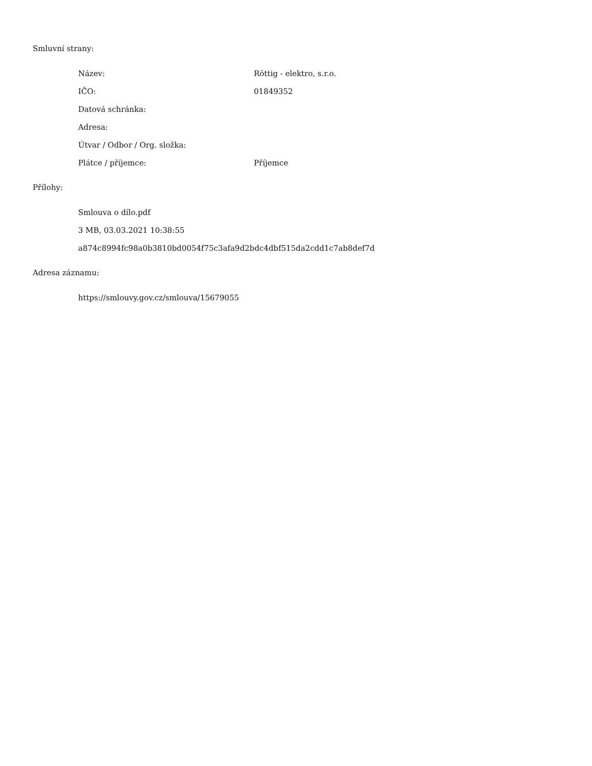Smluvní strany:
| Název: | Röttig - elektro, s.r.o. |
| IČO: | 01849352 |
| Datová schránka: | |
| Adresa: | |
| Útvar / Odbor / Org. složka: | |
| Plátce / příjemce: | Příjemce |
Přílohy:
| Smlouva o dílo.pdf |
| 3 MB, 03.03.2021 10:38:55 |
| a874c8994fc98a0b3810bd0054f75c3afa9d2bdc4dbf515da2cdd1c7ab8def7d |
Adresa záznamu:
| https://smlouvy.gov.cz/smlouva/15679055 |